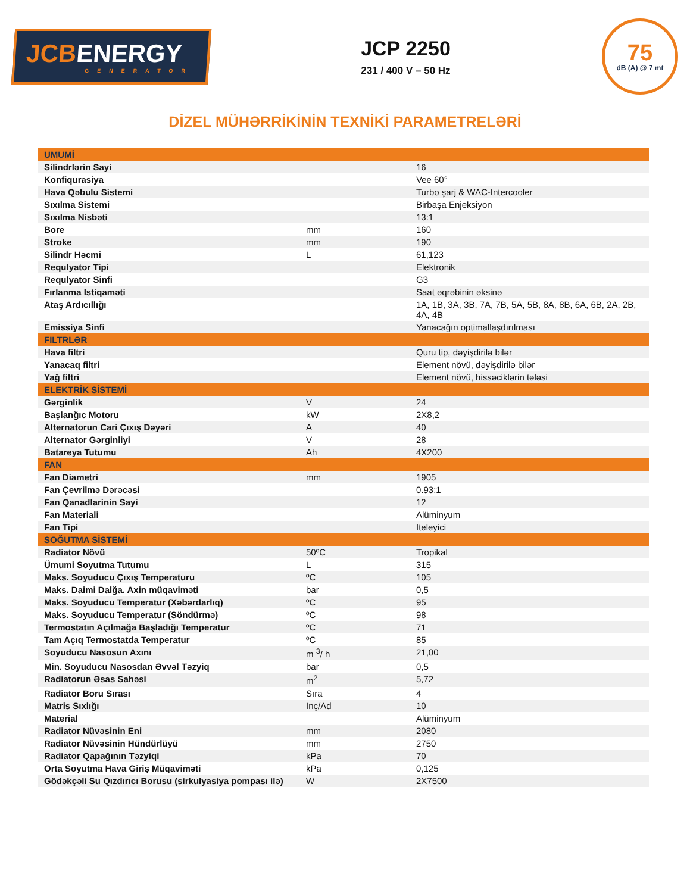JCBENERGY
GENERATOR
JCP 2250
231 / 400 V – 50 Hz
75
dB (A) @ 7 mt
DİZEL MÜHƏRRİKİNİN TEXNİKİ PARAMETRELƏRİ
| UMUMİ | | |
| --- | --- | --- |
| Silindrlərin Sayi | | 16 |
| Konfiqurasiya | | Vee 60° |
| Hava Qəbulu Sistemi | | Turbo şarj & WAC-Intercooler |
| Sıxılma Sistemi | | Birbaşa Enjeksiyon |
| Sıxılma Nisbəti | | 13:1 |
| Bore | mm | 160 |
| Stroke | mm | 190 |
| Silindr Həcmi | L | 61,123 |
| Requlyator Tipi | | Elektronik |
| Requlyator Sinfi | | G3 |
| Fırlanma Istiqaməti | | Saat əqrəbinin əksinə |
| Ataş Ardıcıllığı | | 1A, 1B, 3A, 3B, 7A, 7B, 5A, 5B, 8A, 8B, 6A, 6B, 2A, 2B, 4A, 4B |
| Emissiya Sinfi | | Yanacağın optimallaşdırılması |
| FILTRLƏR | | |
| Hava filtri | | Quru tip, dəyişdirilə bilər |
| Yanacaq filtri | | Element növü, dəyişdirilə bilər |
| Yağ filtri | | Element növü, hissəciklərin tələsi |
| ELEKTRİK SİSTEMİ | | |
| Gərginlik | V | 24 |
| Başlanğıc Motoru | kW | 2X8,2 |
| Alternatorun Cari Çıxış Dəyəri | A | 40 |
| Alternator Gərginliyi | V | 28 |
| Batareya Tutumu | Ah | 4X200 |
| FAN | | |
| Fan Diametri | mm | 1905 |
| Fan Çevrilmə Dərəcəsi | | 0.93:1 |
| Fan Qanadlarinin Sayi | | 12 |
| Fan Materiali | | Alüminyum |
| Fan Tipi | | Iteleyici |
| SOĞUTMA SİSTEMİ | | |
| Radiator Növü | 50ºC | Tropikal |
| Ümumi Soyutma Tutumu | L | 315 |
| Maks. Soyuducu Çıxış Temperaturu | ºC | 105 |
| Maks. Daimi Dalğa. Axin müqaviməti | bar | 0,5 |
| Maks. Soyuducu Temperatur (Xəbərdarlıq) | ºC | 95 |
| Maks. Soyuducu Temperatur (Söndürmə) | ºC | 98 |
| Termostatın Açılmağa Başladığı Temperatur | ºC | 71 |
| Tam Açıq Termostatda Temperatur | ºC | 85 |
| Soyuducu Nasosun Axını | m <sup>3</sup>/ h | 21,00 |
| Min. Soyuducu Nasosdan Əvvəl Təzyiq | bar | 0,5 |
| Radiatorun Əsas Sahəsi | m<sup>2</sup> | 5,72 |
| Radiator Boru Sırası | Sıra | 4 |
| Matris Sıxlığı | Inç/Ad | 10 |
| Material | | Alüminyum |
| Radiator Nüvəsinin Eni | mm | 2080 |
| Radiator Nüvəsinin Hündürlüyü | mm | 2750 |
| Radiator Qapağının Təzyiqi | kPa | 70 |
| Orta Soyutma Hava Giriş Müqaviməti | kPa | 0,125 |
| Gödəkçəli Su Qızdırıcı Borusu (sirkulyasiya pompası ilə) | W | 2X7500 |